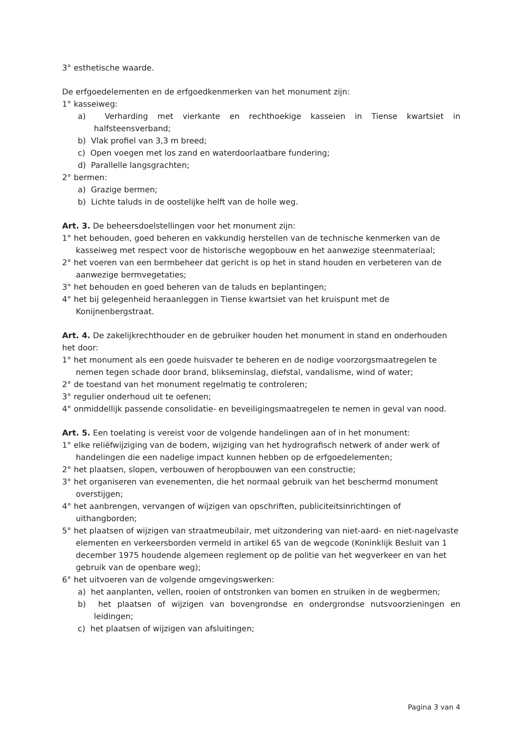3° esthetische waarde.
De erfgoedelementen en de erfgoedkenmerken van het monument zijn:
1° kasseiweg:
a) Verharding met vierkante en rechthoekige kasseien in Tiense kwartsiet in halfsteensverband;
b) Vlak profiel van 3,3 m breed;
c) Open voegen met los zand en waterdoorlaatbare fundering;
d) Parallelle langsgrachten;
2° bermen:
a) Grazige bermen;
b) Lichte taluds in de oostelijke helft van de holle weg.
Art. 3. De beheersdoelstellingen voor het monument zijn:
1° het behouden, goed beheren en vakkundig herstellen van de technische kenmerken van de kasseiweg met respect voor de historische wegopbouw en het aanwezige steenmateriaal;
2° het voeren van een bermbeheer dat gericht is op het in stand houden en verbeteren van de aanwezige bermvegetaties;
3° het behouden en goed beheren van de taluds en beplantingen;
4° het bij gelegenheid heraanleggen in Tiense kwartsiet van het kruispunt met de Konijnenbergstraat.
Art. 4. De zakelijkrechthouder en de gebruiker houden het monument in stand en onderhouden het door:
1° het monument als een goede huisvader te beheren en de nodige voorzorgsmaatregelen te nemen tegen schade door brand, blikseminslag, diefstal, vandalisme, wind of water;
2° de toestand van het monument regelmatig te controleren;
3° regulier onderhoud uit te oefenen;
4° onmiddellijk passende consolidatie- en beveiligingsmaatregelen te nemen in geval van nood.
Art. 5. Een toelating is vereist voor de volgende handelingen aan of in het monument:
1° elke reliëfwijziging van de bodem, wijziging van het hydrografisch netwerk of ander werk of handelingen die een nadelige impact kunnen hebben op de erfgoedelementen;
2° het plaatsen, slopen, verbouwen of heropbouwen van een constructie;
3° het organiseren van evenementen, die het normaal gebruik van het beschermd monument overstijgen;
4° het aanbrengen, vervangen of wijzigen van opschriften, publiciteitsinrichtingen of uithangborden;
5° het plaatsen of wijzigen van straatmeubilair, met uitzondering van niet-aard- en niet-nagelvaste elementen en verkeersborden vermeld in artikel 65 van de wegcode (Koninklijk Besluit van 1 december 1975 houdende algemeen reglement op de politie van het wegverkeer en van het gebruik van de openbare weg);
6° het uitvoeren van de volgende omgevingswerken:
a) het aanplanten, vellen, rooien of ontstronken van bomen en struiken in de wegbermen;
b) het plaatsen of wijzigen van bovengrondse en ondergrondse nutsvoorzieningen en leidingen;
c) het plaatsen of wijzigen van afsluitingen;
Pagina 3 van 4